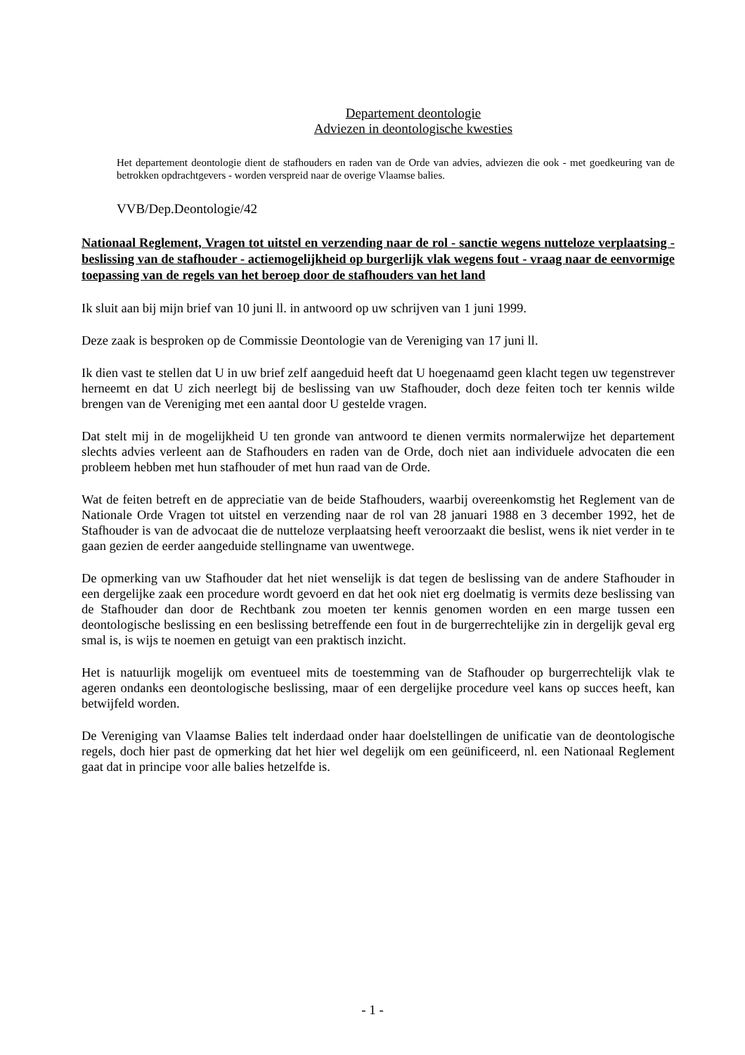Departement deontologie
Adviezen in deontologische kwesties
Het departement deontologie dient de stafhouders en raden van de Orde van advies, adviezen die ook - met goedkeuring van de betrokken opdrachtgevers - worden verspreid naar de overige Vlaamse balies.
VVB/Dep.Deontologie/42
Nationaal Reglement, Vragen tot uitstel en verzending naar de rol - sanctie wegens nutteloze verplaatsing - beslissing van de stafhouder - actiemogelijkheid op burgerlijk vlak wegens fout - vraag naar de eenvormige toepassing van de regels van het beroep door de stafhouders van het land
Ik sluit aan bij mijn brief van 10 juni ll. in antwoord op uw schrijven van 1 juni 1999.
Deze zaak is besproken op de Commissie Deontologie van de Vereniging van 17 juni ll.
Ik dien vast te stellen dat U in uw brief zelf aangeduid heeft dat U hoegenaamd geen klacht tegen uw tegenstrever herneemt en dat U zich neerlegt bij de beslissing van uw Stafhouder, doch deze feiten toch ter kennis wilde brengen van de Vereniging met een aantal door U gestelde vragen.
Dat stelt mij in de mogelijkheid U ten gronde van antwoord te dienen vermits normalerwijze het departement slechts advies verleent aan de Stafhouders en raden van de Orde, doch niet aan individuele advocaten die een probleem hebben met hun stafhouder of met hun raad van de Orde.
Wat de feiten betreft en de appreciatie van de beide Stafhouders, waarbij overeenkomstig het Reglement van de Nationale Orde Vragen tot uitstel en verzending naar de rol van 28 januari 1988 en 3 december 1992, het de Stafhouder is van de advocaat die de nutteloze verplaatsing heeft veroorzaakt die beslist, wens ik niet verder in te gaan gezien de eerder aangeduide stellingname van uwentwege.
De opmerking van uw Stafhouder dat het niet wenselijk is dat tegen de beslissing van de andere Stafhouder in een dergelijke zaak een procedure wordt gevoerd en dat het ook niet erg doelmatig is vermits deze beslissing van de Stafhouder dan door de Rechtbank zou moeten ter kennis genomen worden en een marge tussen een deontologische beslissing en een beslissing betreffende een fout in de burgerrechtelijke zin in dergelijk geval erg smal is, is wijs te noemen en getuigt van een praktisch inzicht.
Het is natuurlijk mogelijk om eventueel mits de toestemming van de Stafhouder op burgerrechtelijk vlak te ageren ondanks een deontologische beslissing, maar of een dergelijke procedure veel kans op succes heeft, kan betwijfeld worden.
De Vereniging van Vlaamse Balies telt inderdaad onder haar doelstellingen de unificatie van de deontologische regels, doch hier past de opmerking dat het hier wel degelijk om een geünificeerd, nl. een Nationaal Reglement gaat dat in principe voor alle balies hetzelfde is.
- 1 -